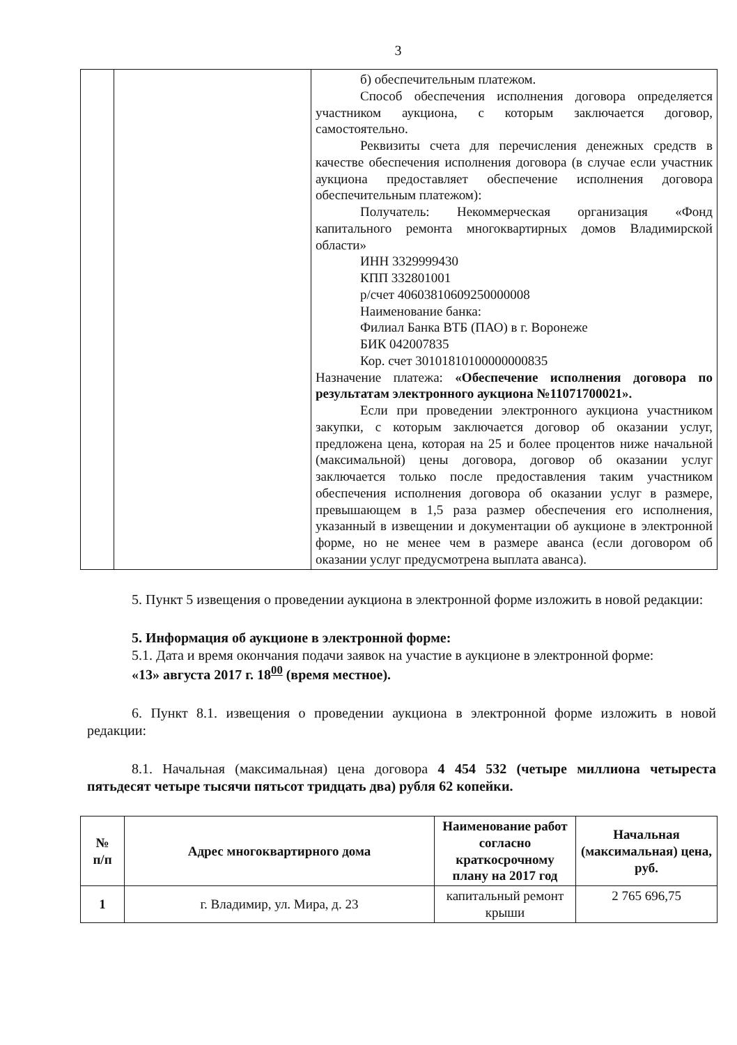3
| | | б) обеспечительным платежом. Способ обеспечения исполнения договора определяется участником аукциона, с которым заключается договор, самостоятельно. Реквизиты счета для перечисления денежных средств в качестве обеспечения исполнения договора (в случае если участник аукциона предоставляет обеспечение исполнения договора обеспечительным платежом): Получатель: Некоммерческая организация «Фонд капитального ремонта многоквартирных домов Владимирской области» ИНН 3329999430 КПП 332801001 р/счет 40603810609250000008 Наименование банка: Филиал Банка ВТБ (ПАО) в г. Воронеже БИК 042007835 Кор. счет 30101810100000000835 Назначение платежа: «Обеспечение исполнения договора по результатам электронного аукциона №11071700021». Если при проведении электронного аукциона участником закупки, с которым заключается договор об оказании услуг, предложена цена, которая на 25 и более процентов ниже начальной (максимальной) цены договора, договор об оказании услуг заключается только после предоставления таким участником обеспечения исполнения договора об оказании услуг в размере, превышающем в 1,5 раза размер обеспечения его исполнения, указанный в извещении и документации об аукционе в электронной форме, но не менее чем в размере аванса (если договором об оказании услуг предусмотрена выплата аванса). |
5. Пункт 5 извещения о проведении аукциона в электронной форме изложить в новой редакции:
5. Информация об аукционе в электронной форме:
5.1. Дата и время окончания подачи заявок на участие в аукционе в электронной форме:
«13» августа 2017 г. 18<sup>00</sup> (время местное).
6. Пункт 8.1. извещения о проведении аукциона в электронной форме изложить в новой редакции:
8.1. Начальная (максимальная) цена договора 4 454 532 (четыре миллиона четыреста пятьдесят четыре тысячи пятьсот тридцать два) рубля 62 копейки.
| № п/п | Адрес многоквартирного дома | Наименование работ согласно краткосрочному плану на 2017 год | Начальная (максимальная) цена, руб. |
| --- | --- | --- | --- |
| 1 | г. Владимир, ул. Мира, д. 23 | капитальный ремонт крыши | 2 765 696,75 |